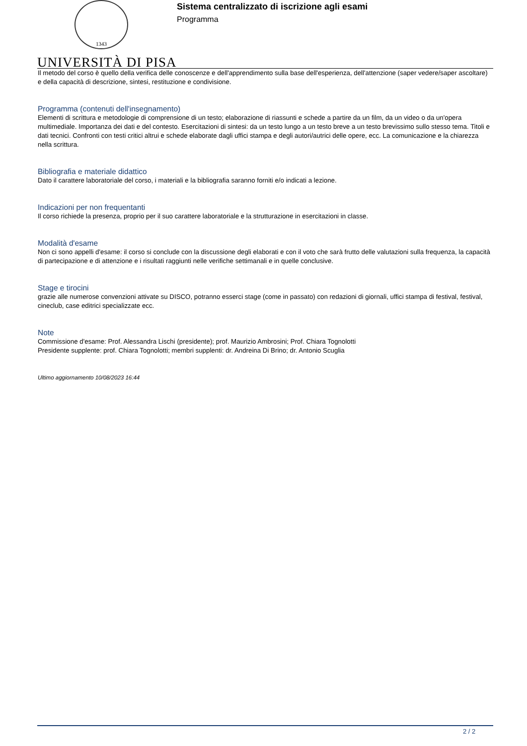1343
UNIVERSITÀ DI PISA
Sistema centralizzato di iscrizione agli esami
Programma
Il metodo del corso è quello della verifica delle conoscenze e dell'apprendimento sulla base dell'esperienza, dell'attenzione (saper vedere/saper ascoltare) e della capacità di descrizione, sintesi, restituzione e condivisione.
Programma (contenuti dell'insegnamento)
Elementi di scrittura e metodologie di comprensione di un testo; elaborazione di riassunti e schede a partire da un film, da un video o da un'opera multimediale. Importanza dei dati e del contesto. Esercitazioni di sintesi: da un testo lungo a un testo breve a un testo brevissimo sullo stesso tema. Titoli e dati tecnici. Confronti con testi critici altrui e schede elaborate dagli uffici stampa e degli autori/autrici delle opere, ecc. La comunicazione e la chiarezza nella scrittura.
Bibliografia e materiale didattico
Dato il carattere laboratoriale del corso, i materiali e la bibliografia saranno forniti e/o indicati a lezione.
Indicazioni per non frequentanti
Il corso richiede la presenza, proprio per il suo carattere laboratoriale e la strutturazione in esercitazioni in classe.
Modalità d'esame
Non ci sono appelli d'esame: il corso si conclude con la discussione degli elaborati e con il voto che sarà frutto delle valutazioni sulla frequenza, la capacità di partecipazione e di attenzione e i risultati raggiunti nelle verifiche settimanali e in quelle conclusive.
Stage e tirocini
grazie alle numerose convenzioni attivate su DISCO, potranno esserci stage (come in passato) con redazioni di giornali, uffici stampa di festival, festival, cineclub, case editrici specializzate ecc.
Note
Commissione d'esame: Prof. Alessandra Lischi (presidente); prof. Maurizio Ambrosini; Prof. Chiara Tognolotti
Presidente supplente: prof. Chiara Tognolotti; membri supplenti: dr. Andreina Di Brino; dr. Antonio Scuglia
Ultimo aggiornamento 10/08/2023 16:44
2 / 2